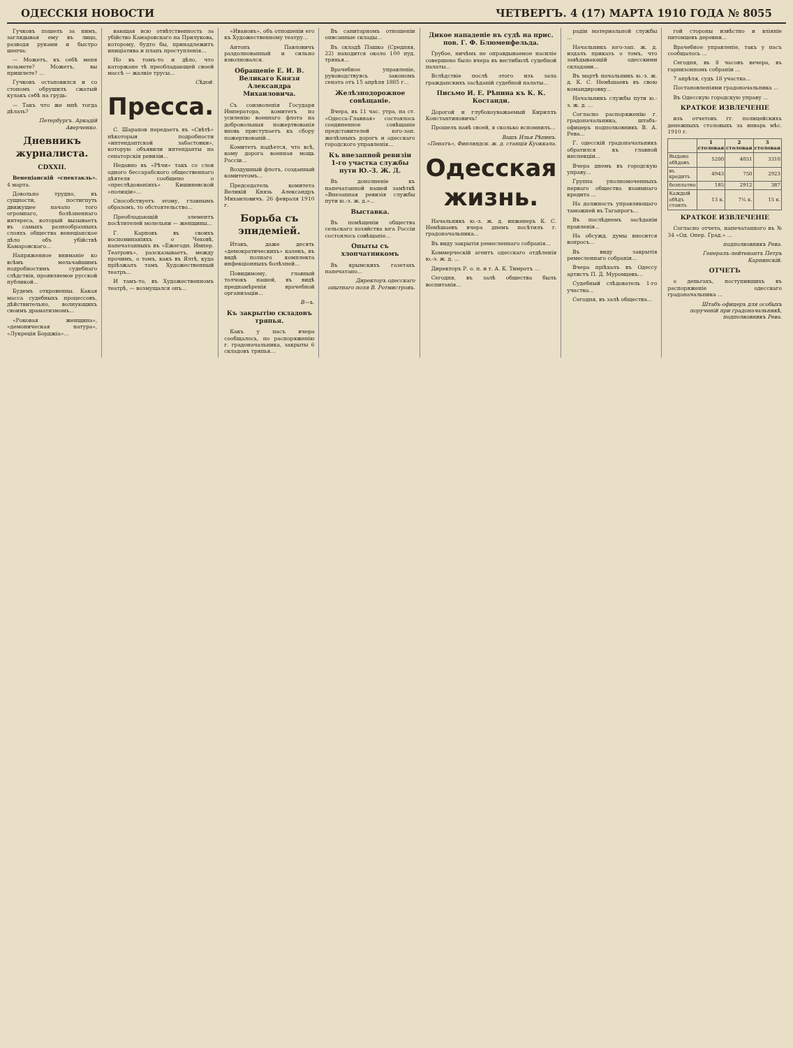ОДЕССКІЯ НОВОСТИ ЧЕТВЕРГЪ. 4 (17) МАРТА 1910 ГОДА № 8055
Гучковъ пошелъ за нимъ, заглядывая ему въ лицо, разводя руками и быстро шепча:
— Можетъ, къ себѣ меня возьмете? Можетъ, вы пришлете? ...
Гучковъ остановился и со стономъ обрушилъ сжатый кулакъ себѣ на грудь:
— Такъ что же мнѣ тогда дѣлать?
Петербургъ. Аркадій Аверченко.
Дневникъ журналиста.
CDXXII.
Венеціанскій «спектакль». 4 марта.
Довольно трудно, въ сущности, постигнуть движущее начало того огромнаго, болѣзненнаго интереса, который вызываетъ въ самыхъ разнообразныхъ слояхъ общества венеціанское дѣло объ убійствѣ Камаровскаго...
Напряженное вниманіе ко всѣмъ мельчайшимъ подробностямъ судебнаго слѣдствія, проявляемое русской публикой...
Будемъ откровенны. Какая масса судебныхъ процессовъ, дѣйствительно, волнующихъ своимъ драматизмомъ...
«Роковая женщина», «демоническая натура», «Лукреція Борджіа»...
вающая всю отвѣтственность за убійство Камаровскаго на Прилукова, которому, будто бы, принадлежитъ иниціатива и планъ преступленія...
Но въ томъ-то и дѣло, что каторжане тѣ преобладающей своей массѣ — жалкіе трусы...
Сѣдой.
Пресса.
С. Шарапов передаетъ въ «Свѣтѣ» нѣкоторыя подробности «интендантской забастовки», которую объявили интенданты на сенаторскія ревизіи...
Недавно въ «Рѣчи» такъ со слов одного бессарабского общественнаго дѣятеля сообщено о «преслѣдованіяхъ» Кишиневской «полиціи»...
Способствуетъ этому, главнымъ образомъ, то обстоятельство...
Преобладающій элементъ посѣтителей молельни — женщины...
Г. Карповъ въ своихъ воспоминаніяхъ о Чеховѣ, напечатанныхъ въ «Ежегодн. Импер. Театровъ», разсказываетъ, между прочимъ, о томъ, какъ въ Ялтѣ, куда пріѣзжалъ тамъ Художественный театръ...
И тамъ-то, въ Художественномъ театрѣ, — возмущался онъ...
«Ивановъ», объ отношеніи его къ Художественному театру...
Антонъ Павловичъ раздолнованный и сильно взволновался.
Обращеніе Е. И. В. Великаго Князя Александра Михаиловича.
Съ соизволенія Государя Императора, комитетъ по усиленію военнаго флота на добровольныя пожертвованія вновь приступаетъ къ сбору пожертвованій...
Комитетъ надѣется, что всѣ, кому дорога военная мощь Россіи...
Воздушный флотъ, созданный комитетомъ...
Председатель комитета Великій Князь Александръ Михаиловичъ. 26 февраля 1910 г.
Борьба съ эпидеміей.
Итакъ, даже десять «демократическихъ» калекъ, въ видѣ полнаго комплекта инфекціонныхъ болѣзней...
Повидимому, главный толчокъ нашей, въ видѣ преднамѣренія врачебной организаціи...
В—ъ.
Къ закрытію складовъ тряпья.
Какъ у насъ вчера сообщалось, по распоряженію г. градоначальника, закрыты 6 складовъ тряпья...
Въ санитарномъ отношеніи описанные склады...
Въ складѣ Пашко (Средняя, 22) находится около 100 пуд. тряпья...
Врачебное управленіе, руководствуясь закономъ сената отъ 15 апрѣля 1885 г...
Желѣзнодорожное совѣщаніе.
Вчера, въ 11 час. утра, на ст. «Одесса-Главная» состоялось соединенное совѣщаніе представителей юго-зап. желѣзныхъ дорогъ и одесскаго городского управленія...
Къ внезапной ревизіи 1-го участка службы пути Ю.-З. Ж. Д.
Въ дополненіе къ напечатанной нашей замѣткѣ «Внезапная ревизія службы пути ю.-з. ж. д.»...
Выставка.
Въ помѣщеніи общества сельскаго хозяйства юга Россіи состоялось совѣщаніе...
Опыты съ хлопчатникомъ
Въ крымскихъ газетахъ напечатано...
Директоръ одесскаго опытнаго поля В. Ротмистровъ.
Дикое нападеніе въ судѣ на прис. пов. Г. Ф. Блюменфельда.
Грубое, ничѣмъ не оправдываемое насиліе совершено было вчера въ вестибюлѣ судебной палаты...
Вслѣдствіе послѣ этого изъ зала гражданскихъ засѣданій судебной палаты...
Письмо И. Е. Рѣпина къ К. К. Костанди.
Дорогой и глубокоуважаемый Кириллъ Константиновичъ!
Прошелъ навѣ своей, я сколько вспомнилъ...
Вашъ Илья Рѣпинъ.
«Пенатъ», Финляндск. ж. д. станція Куоккала.
Одесская жизнь.
Начальникъ ю.-з. ж. д. инженеръ К. С. Немѣшаевъ вчера днемъ посѣтилъ г. градоначальника...
Въ виду закрытія ремесленнаго собранія...
Коммерческій агентъ одесскаго отдѣленія ю.-з. ж. д. ...
Директоръ Р. о. п. и т. А. К. Тимротъ ...
Сегодня, въ залѣ общества былъ воспитанія...
радіи материальной службы ...
Начальникъ юго-зап. ж. д. издалъ приказъ о томъ, что завѣдывающій одесскими складами...
Въ мартѣ начальникъ ю.-з. ж. д. К. С. Немѣшаевъ въ свою командировку...
Начальникъ службы пути ю.-з. ж. д. ...
Согласно распоряженію г. градоначальника, штабъ-офицеръ подполковникъ В. А. Рева...
Г. одесскій градоначальникъ обратился къ главной инспекціи...
Вчера днемъ въ городскую управу...
Группа уполномоченныхъ перваго общества взаимнаго кредита ...
На должность управляющаго таможней въ Таганрогъ...
Въ послѣднемъ засѣданіи правленія...
На обсужд. думы вносится вопросъ...
Въ виду закрытія ремесленнаго собранія...
Вчера пріѣхалъ въ Одессу артистъ П. Д. Муромцевъ...
Судебный слѣдователь 1-го участка...
Сегодня, въ залѣ общества...
гой стороны извѣстно и вліяніе питомцевъ деревни...
Врачебное управленіе, такъ у насъ сообщалось ...
Сегодня, въ 8 часовъ вечера, въ гарнизонномъ собраніи ...
7 апрѣля, судъ 18 участка...
Постановленіями градоначальника ...
Въ Одесскую городскую управу ...
КРАТКОЕ ИЗВЛЕЧЕНІЕ
изъ отчетовъ гг. полицейскихъ денежныхъ столовыхъ за январь мѣс. 1910 г.
| | 1 столовая | 2 столовая | 3 столовая |
| --- | --- | --- | --- |
| Выдано обѣдовъ | 5200 | 4051 | 3310 |
| въ кредитъ | 4943 | 750 | 2923 |
| безплатно | 185 | 2912 | 387 |
| Каждый обѣдъ стоилъ | 13 к. | 7¼ к. | 15 к. |
КРАТКОЕ ИЗВЛЕЧЕНІЕ
Согласно отчета, напечатанного въ № 34 «Од. Опер. Град.» ...
подполковникъ Рева.
Генералъ-лейтенантъ Петръ Карпинскій.
ОТЧЕТЪ
о деньгахъ, поступившихъ въ распоряженіе одесскаго градоначальника ...
Штабъ-офицеръ для особыхъ порученій при градоначальникѣ, подполковникъ Рева.